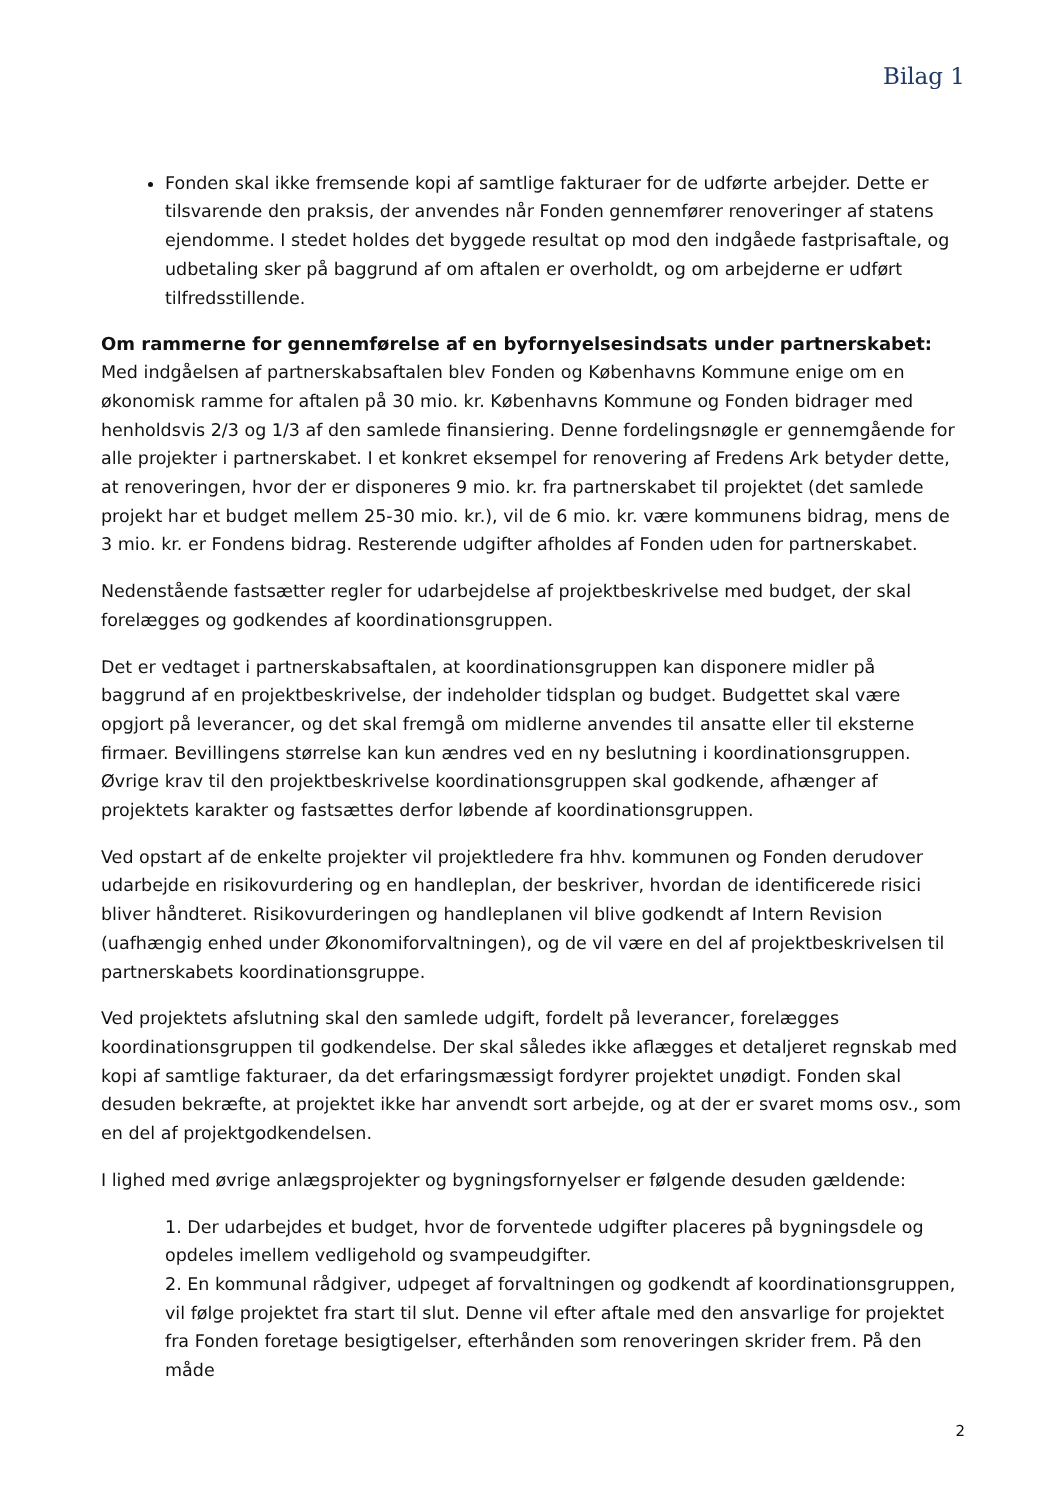Bilag 1
Fonden skal ikke fremsende kopi af samtlige fakturaer for de udførte arbejder. Dette er tilsvarende den praksis, der anvendes når Fonden gennemfører renoveringer af statens ejendomme. I stedet holdes det byggede resultat op mod den indgåede fastprisaftale, og udbetaling sker på baggrund af om aftalen er overholdt, og om arbejderne er udført tilfredsstillende.
Om rammerne for gennemførelse af en byfornyelsesindsats under partnerskabet:
Med indgåelsen af partnerskabsaftalen blev Fonden og Københavns Kommune enige om en økonomisk ramme for aftalen på 30 mio. kr. Københavns Kommune og Fonden bidrager med henholdsvis 2/3 og 1/3 af den samlede finansiering. Denne fordelingsnøgle er gennemgående for alle projekter i partnerskabet. I et konkret eksempel for renovering af Fredens Ark betyder dette, at renoveringen, hvor der er disponeres 9 mio. kr. fra partnerskabet til projektet (det samlede projekt har et budget mellem 25-30 mio. kr.), vil de 6 mio. kr. være kommunens bidrag, mens de 3 mio. kr. er Fondens bidrag. Resterende udgifter afholdes af Fonden uden for partnerskabet.
Nedenstående fastsætter regler for udarbejdelse af projektbeskrivelse med budget, der skal forelægges og godkendes af koordinationsgruppen.
Det er vedtaget i partnerskabsaftalen, at koordinationsgruppen kan disponere midler på baggrund af en projektbeskrivelse, der indeholder tidsplan og budget. Budgettet skal være opgjort på leverancer, og det skal fremgå om midlerne anvendes til ansatte eller til eksterne firmaer. Bevillingens størrelse kan kun ændres ved en ny beslutning i koordinationsgruppen. Øvrige krav til den projektbeskrivelse koordinationsgruppen skal godkende, afhænger af projektets karakter og fastsættes derfor løbende af koordinationsgruppen.
Ved opstart af de enkelte projekter vil projektledere fra hhv. kommunen og Fonden derudover udarbejde en risikovurdering og en handleplan, der beskriver, hvordan de identificerede risici bliver håndteret. Risikovurderingen og handleplanen vil blive godkendt af Intern Revision (uafhængig enhed under Økonomiforvaltningen), og de vil være en del af projektbeskrivelsen til partnerskabets koordinationsgruppe.
Ved projektets afslutning skal den samlede udgift, fordelt på leverancer, forelægges koordinationsgruppen til godkendelse. Der skal således ikke aflægges et detaljeret regnskab med kopi af samtlige fakturaer, da det erfaringsmæssigt fordyrer projektet unødigt. Fonden skal desuden bekræfte, at projektet ikke har anvendt sort arbejde, og at der er svaret moms osv., som en del af projektgodkendelsen.
I lighed med øvrige anlægsprojekter og bygningsfornyelser er følgende desuden gældende:
1. Der udarbejdes et budget, hvor de forventede udgifter placeres på bygningsdele og opdeles imellem vedligehold og svampeudgifter.
2. En kommunal rådgiver, udpeget af forvaltningen og godkendt af koordinationsgruppen, vil følge projektet fra start til slut. Denne vil efter aftale med den ansvarlige for projektet fra Fonden foretage besigtigelser, efterhånden som renoveringen skrider frem. På den måde
2